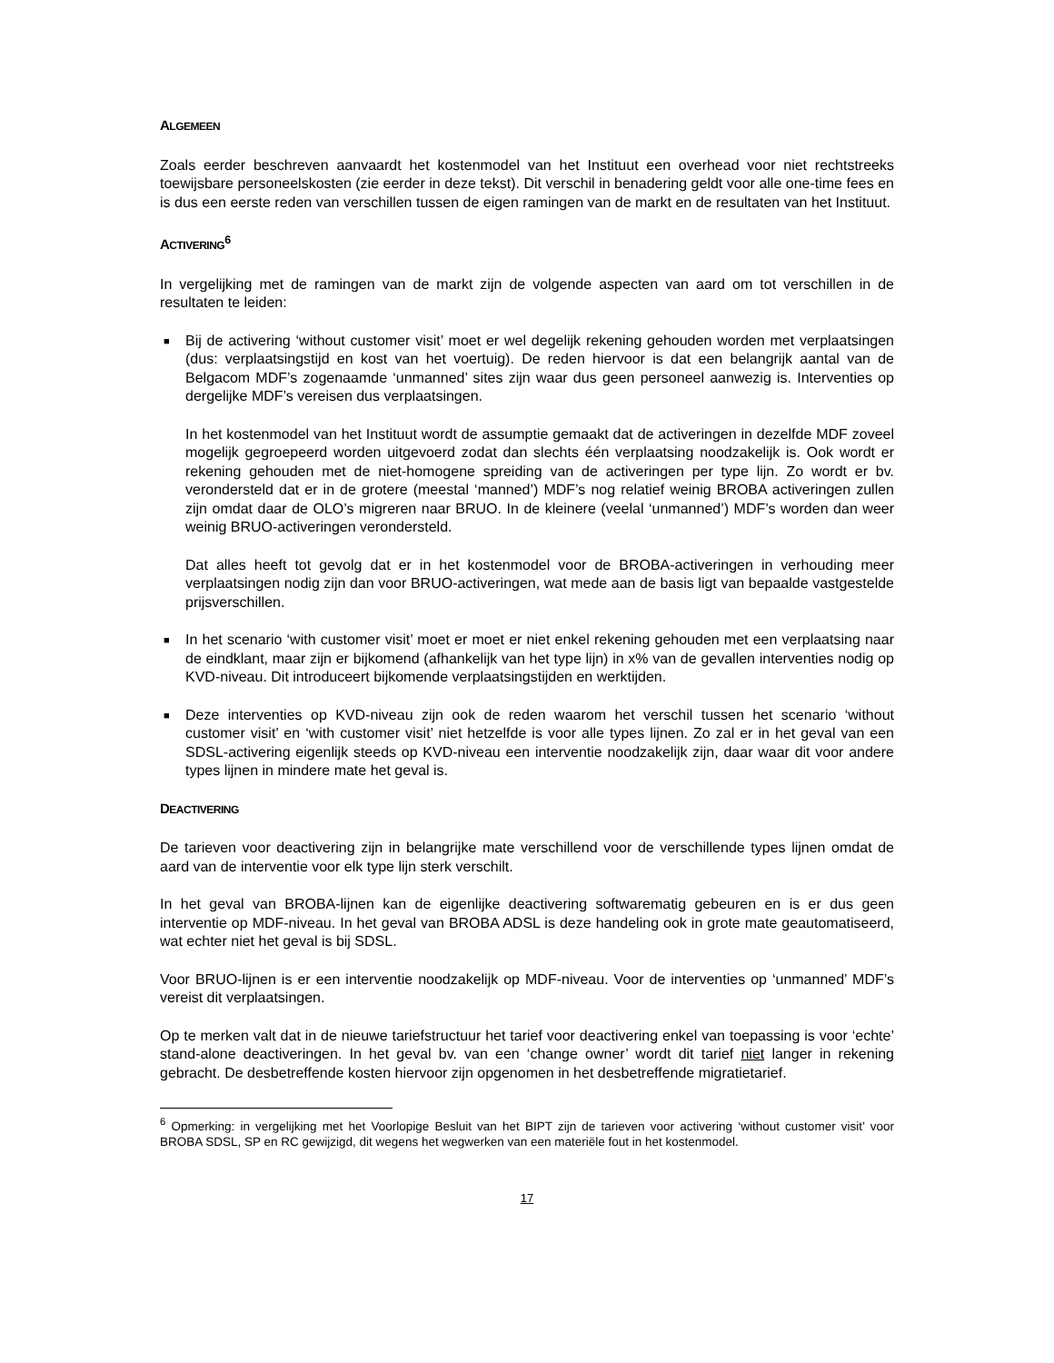ALGEMEEN
Zoals eerder beschreven aanvaardt het kostenmodel van het Instituut een overhead voor niet rechtstreeks toewijsbare personeelskosten (zie eerder in deze tekst). Dit verschil in benadering geldt voor alle one-time fees en is dus een eerste reden van verschillen tussen de eigen ramingen van de markt en de resultaten van het Instituut.
ACTIVERING<sup>6</sup>
In vergelijking met de ramingen van de markt zijn de volgende aspecten van aard om tot verschillen in de resultaten te leiden:
■
Bij de activering ‘without customer visit’ moet er wel degelijk rekening gehouden worden met verplaatsingen (dus: verplaatsingstijd en kost van het voertuig). De reden hiervoor is dat een belangrijk aantal van de Belgacom MDF’s zogenaamde ‘unmanned’ sites zijn waar dus geen personeel aanwezig is. Interventies op dergelijke MDF’s vereisen dus verplaatsingen.
In het kostenmodel van het Instituut wordt de assumptie gemaakt dat de activeringen in dezelfde MDF zoveel mogelijk gegroepeerd worden uitgevoerd zodat dan slechts één verplaatsing noodzakelijk is. Ook wordt er rekening gehouden met de niet-homogene spreiding van de activeringen per type lijn. Zo wordt er bv. verondersteld dat er in de grotere (meestal ‘manned’) MDF’s nog relatief weinig BROBA activeringen zullen zijn omdat daar de OLO’s migreren naar BRUO. In de kleinere (veelal ‘unmanned’) MDF’s worden dan weer weinig BRUO-activeringen verondersteld.
Dat alles heeft tot gevolg dat er in het kostenmodel voor de BROBA-activeringen in verhouding meer verplaatsingen nodig zijn dan voor BRUO-activeringen, wat mede aan de basis ligt van bepaalde vastgestelde prijsverschillen.
■ In het scenario ‘with customer visit’ moet er moet er niet enkel rekening gehouden met een verplaatsing naar de eindklant, maar zijn er bijkomend (afhankelijk van het type lijn) in x% van de gevallen interventies nodig op KVD-niveau. Dit introduceert bijkomende verplaatsingstijden en werktijden.
■ Deze interventies op KVD-niveau zijn ook de reden waarom het verschil tussen het scenario ‘without customer visit’ en ‘with customer visit’ niet hetzelfde is voor alle types lijnen. Zo zal er in het geval van een SDSL-activering eigenlijk steeds op KVD-niveau een interventie noodzakelijk zijn, daar waar dit voor andere types lijnen in mindere mate het geval is.
DEACTIVERING
De tarieven voor deactivering zijn in belangrijke mate verschillend voor de verschillende types lijnen omdat de aard van de interventie voor elk type lijn sterk verschilt.
In het geval van BROBA-lijnen kan de eigenlijke deactivering softwarematig gebeuren en is er dus geen interventie op MDF-niveau. In het geval van BROBA ADSL is deze handeling ook in grote mate geautomatiseerd, wat echter niet het geval is bij SDSL.
Voor BRUO-lijnen is er een interventie noodzakelijk op MDF-niveau. Voor de interventies op ‘unmanned’ MDF’s vereist dit verplaatsingen.
Op te merken valt dat in de nieuwe tariefstructuur het tarief voor deactivering enkel van toepassing is voor ‘echte’ stand-alone deactiveringen. In het geval bv. van een ‘change owner’ wordt dit tarief niet langer in rekening gebracht. De desbetreffende kosten hiervoor zijn opgenomen in het desbetreffende migratietarief.
<sup>6</sup> Opmerking: in vergelijking met het Voorlopige Besluit van het BIPT zijn de tarieven voor activering ‘without customer visit’ voor BROBA SDSL, SP en RC gewijzigd, dit wegens het wegwerken van een materiële fout in het kostenmodel.
17